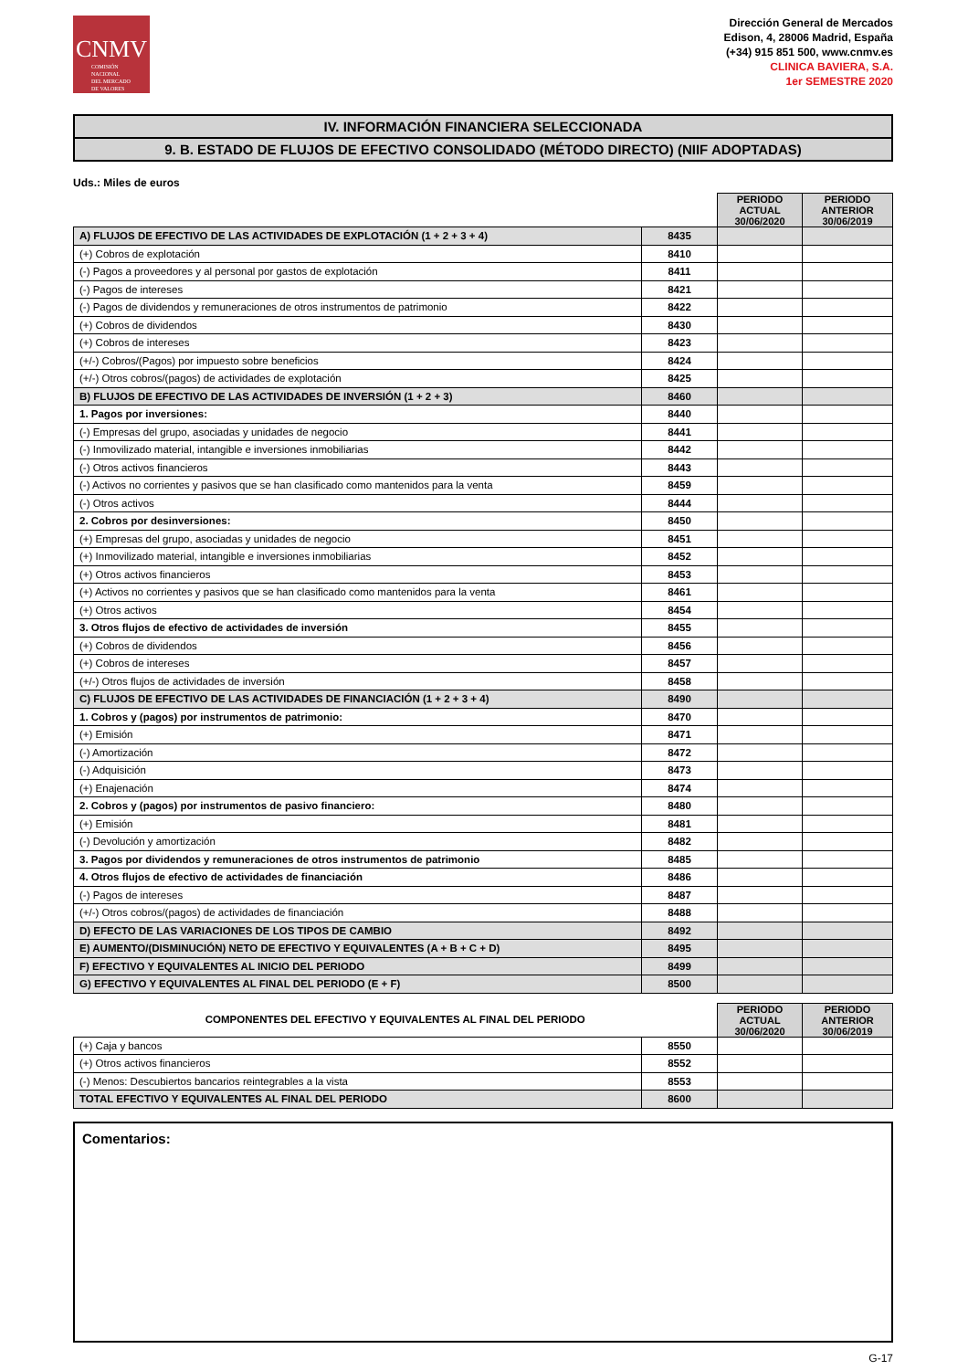CNMV
COMISIÓN
NACIONAL
DEL MERCADO
DE VALORES
Dirección General de Mercados
Edison, 4, 28006 Madrid, España
(+34) 915 851 500, www.cnmv.es
CLINICA BAVIERA, S.A.
1er SEMESTRE 2020
IV. INFORMACIÓN FINANCIERA SELECCIONADA
9. B. ESTADO DE FLUJOS DE EFECTIVO CONSOLIDADO (MÉTODO DIRECTO) (NIIF ADOPTADAS)
Uds.: Miles de euros
| | | PERIODO ACTUAL 30/06/2020 | PERIODO ANTERIOR 30/06/2019 |
| A) FLUJOS DE EFECTIVO DE LAS ACTIVIDADES DE EXPLOTACIÓN (1 + 2 + 3 + 4) | 8435 | | |
| (+) Cobros de explotación | 8410 | | |
| (-) Pagos a proveedores y al personal por gastos de explotación | 8411 | | |
| (-) Pagos de intereses | 8421 | | |
| (-) Pagos de dividendos y remuneraciones de otros instrumentos de patrimonio | 8422 | | |
| (+) Cobros de dividendos | 8430 | | |
| (+) Cobros de intereses | 8423 | | |
| (+/-) Cobros/(Pagos) por impuesto sobre beneficios | 8424 | | |
| (+/-) Otros cobros/(pagos) de actividades de explotación | 8425 | | |
| B) FLUJOS DE EFECTIVO DE LAS ACTIVIDADES DE INVERSIÓN (1 + 2 + 3) | 8460 | | |
| 1. Pagos por inversiones: | 8440 | | |
| (-) Empresas del grupo, asociadas y unidades de negocio | 8441 | | |
| (-) Inmovilizado material, intangible e inversiones inmobiliarias | 8442 | | |
| (-) Otros activos financieros | 8443 | | |
| (-) Activos no corrientes y pasivos que se han clasificado como mantenidos para la venta | 8459 | | |
| (-) Otros activos | 8444 | | |
| 2. Cobros por desinversiones: | 8450 | | |
| (+) Empresas del grupo, asociadas y unidades de negocio | 8451 | | |
| (+) Inmovilizado material, intangible e inversiones inmobiliarias | 8452 | | |
| (+) Otros activos financieros | 8453 | | |
| (+) Activos no corrientes y pasivos que se han clasificado como mantenidos para la venta | 8461 | | |
| (+) Otros activos | 8454 | | |
| 3. Otros flujos de efectivo de actividades de inversión | 8455 | | |
| (+) Cobros de dividendos | 8456 | | |
| (+) Cobros de intereses | 8457 | | |
| (+/-) Otros flujos de actividades de inversión | 8458 | | |
| C) FLUJOS DE EFECTIVO DE LAS ACTIVIDADES DE FINANCIACIÓN (1 + 2 + 3 + 4) | 8490 | | |
| 1. Cobros y (pagos) por instrumentos de patrimonio: | 8470 | | |
| (+) Emisión | 8471 | | |
| (-) Amortización | 8472 | | |
| (-) Adquisición | 8473 | | |
| (+) Enajenación | 8474 | | |
| 2. Cobros y (pagos) por instrumentos de pasivo financiero: | 8480 | | |
| (+) Emisión | 8481 | | |
| (-) Devolución y amortización | 8482 | | |
| 3. Pagos por dividendos y remuneraciones de otros instrumentos de patrimonio | 8485 | | |
| 4. Otros flujos de efectivo de actividades de financiación | 8486 | | |
| (-) Pagos de intereses | 8487 | | |
| (+/-) Otros cobros/(pagos) de actividades de financiación | 8488 | | |
| D) EFECTO DE LAS VARIACIONES DE LOS TIPOS DE CAMBIO | 8492 | | |
| E) AUMENTO/(DISMINUCIÓN) NETO DE EFECTIVO Y EQUIVALENTES (A + B + C + D) | 8495 | | |
| F) EFECTIVO Y EQUIVALENTES AL INICIO DEL PERIODO | 8499 | | |
| G) EFECTIVO Y EQUIVALENTES AL FINAL DEL PERIODO (E + F) | 8500 | | |
| COMPONENTES DEL EFECTIVO Y EQUIVALENTES AL FINAL DEL PERIODO | | PERIODO ACTUAL 30/06/2020 | PERIODO ANTERIOR 30/06/2019 |
| (+) Caja y bancos | 8550 | | |
| (+) Otros activos financieros | 8552 | | |
| (-) Menos: Descubiertos bancarios reintegrables a la vista | 8553 | | |
| TOTAL EFECTIVO Y EQUIVALENTES AL FINAL DEL PERIODO | 8600 | | |
Comentarios:
G-17